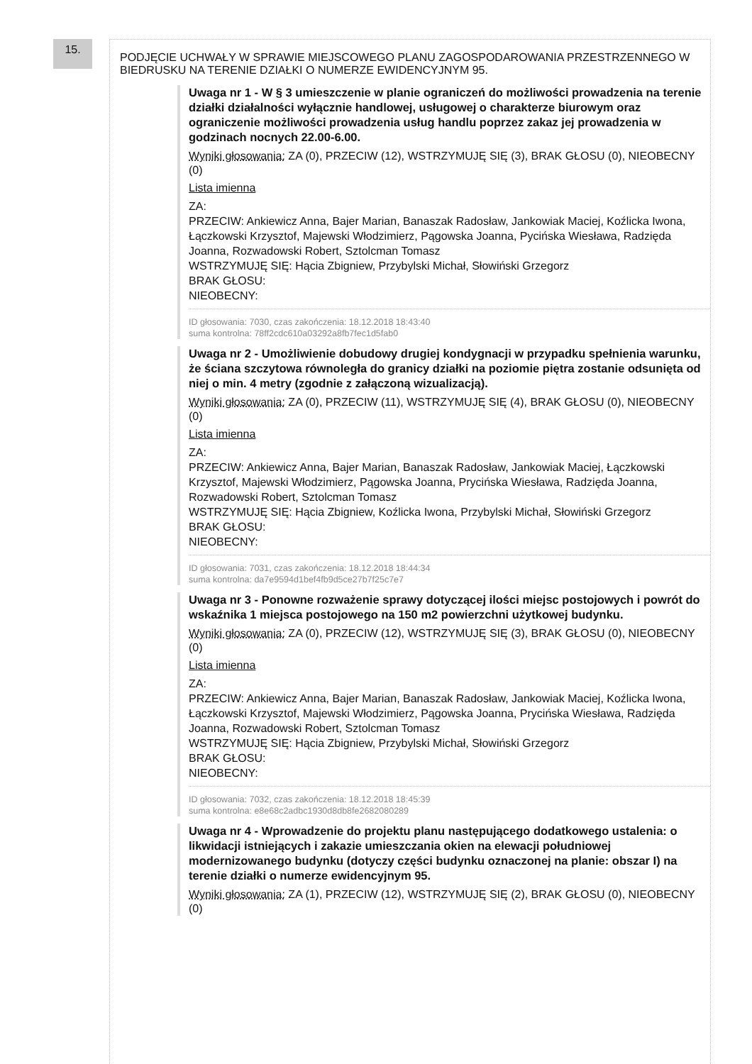15.
PODJĘCIE UCHWAŁY W SPRAWIE MIEJSCOWEGO PLANU ZAGOSPODAROWANIA PRZESTRZENNEGO W BIEDRUSKU NA TERENIE DZIAŁKI O NUMERZE EWIDENCYJNYM 95.
Uwaga nr 1 - W § 3 umieszczenie w planie ograniczeń do możliwości prowadzenia na terenie działki działalności wyłącznie handlowej, usługowej o charakterze biurowym oraz ograniczenie możliwości prowadzenia usług handlu poprzez zakaz jej prowadzenia w godzinach nocnych 22.00-6.00.
Wyniki głosowania: ZA (0), PRZECIW (12), WSTRZYMUJĘ SIĘ (3), BRAK GŁOSU (0), NIEOBECNY (0)
Lista imienna
ZA:
PRZECIW: Ankiewicz Anna, Bajer Marian, Banaszak Radosław, Jankowiak Maciej, Koźlicka Iwona, Łączkowski Krzysztof, Majewski Włodzimierz, Pągowska Joanna, Pycińska Wiesława, Radzięda Joanna, Rozwadowski Robert, Sztolcman Tomasz
WSTRZYMUJĘ SIĘ: Hącia Zbigniew, Przybylski Michał, Słowiński Grzegorz
BRAK GŁOSU:
NIEOBECNY:
ID głosowania: 7030, czas zakończenia: 18.12.2018 18:43:40
suma kontrolna: 78ff2cdc610a03292a8fb7fec1d5fab0
Uwaga nr 2 - Umożliwienie dobudowy drugiej kondygnacji w przypadku spełnienia warunku, że ściana szczytowa równoległa do granicy działki na poziomie piętra zostanie odsunięta od niej o min. 4 metry (zgodnie z załączoną wizualizacją).
Wyniki głosowania: ZA (0), PRZECIW (11), WSTRZYMUJĘ SIĘ (4), BRAK GŁOSU (0), NIEOBECNY (0)
Lista imienna
ZA:
PRZECIW: Ankiewicz Anna, Bajer Marian, Banaszak Radosław, Jankowiak Maciej, Łączkowski Krzysztof, Majewski Włodzimierz, Pągowska Joanna, Prycińska Wiesława, Radzięda Joanna, Rozwadowski Robert, Sztolcman Tomasz
WSTRZYMUJĘ SIĘ: Hącia Zbigniew, Koźlicka Iwona, Przybylski Michał, Słowiński Grzegorz
BRAK GŁOSU:
NIEOBECNY:
ID głosowania: 7031, czas zakończenia: 18.12.2018 18:44:34
suma kontrolna: da7e9594d1bef4fb9d5ce27b7f25c7e7
Uwaga nr 3 - Ponowne rozważenie sprawy dotyczącej ilości miejsc postojowych i powrót do wskaźnika 1 miejsca postojowego na 150 m2 powierzchni użytkowej budynku.
Wyniki głosowania: ZA (0), PRZECIW (12), WSTRZYMUJĘ SIĘ (3), BRAK GŁOSU (0), NIEOBECNY (0)
Lista imienna
ZA:
PRZECIW: Ankiewicz Anna, Bajer Marian, Banaszak Radosław, Jankowiak Maciej, Koźlicka Iwona, Łączkowski Krzysztof, Majewski Włodzimierz, Pągowska Joanna, Prycińska Wiesława, Radzięda Joanna, Rozwadowski Robert, Sztolcman Tomasz
WSTRZYMUJĘ SIĘ: Hącia Zbigniew, Przybylski Michał, Słowiński Grzegorz
BRAK GŁOSU:
NIEOBECNY:
ID głosowania: 7032, czas zakończenia: 18.12.2018 18:45:39
suma kontrolna: e8e68c2adbc1930d8db8fe2682080289
Uwaga nr 4 - Wprowadzenie do projektu planu następującego dodatkowego ustalenia: o likwidacji istniejących i zakazie umieszczania okien na elewacji południowej modernizowanego budynku (dotyczy części budynku oznaczonej na planie: obszar I) na terenie działki o numerze ewidencyjnym 95.
Wyniki głosowania: ZA (1), PRZECIW (12), WSTRZYMUJĘ SIĘ (2), BRAK GŁOSU (0), NIEOBECNY (0)